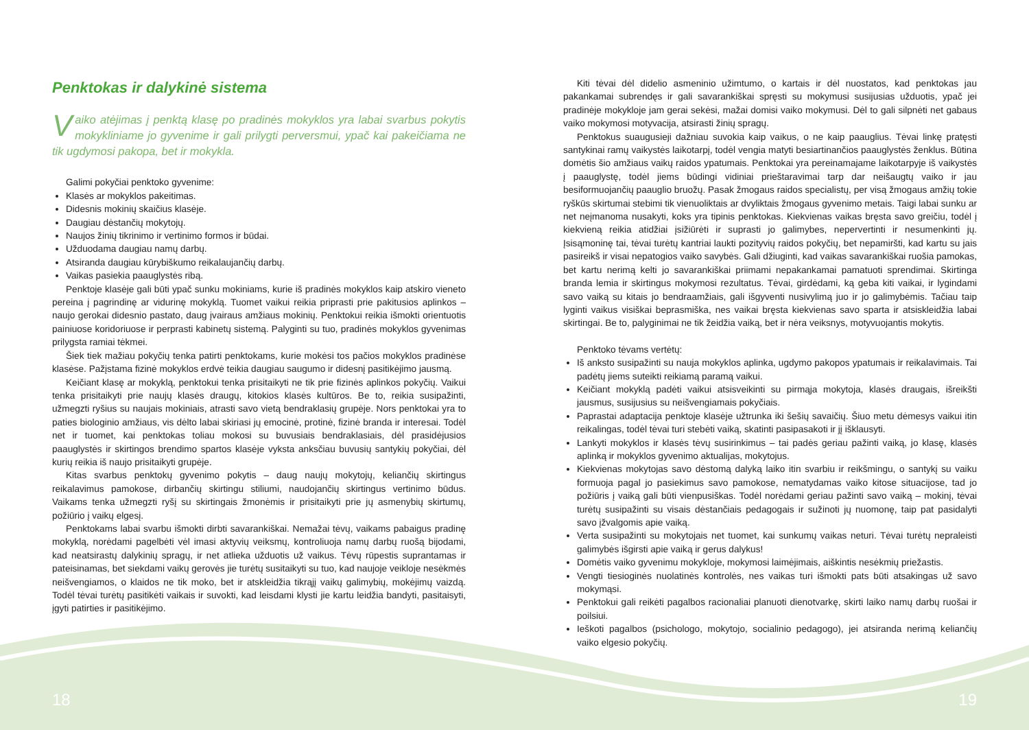Penktokas ir dalykinė sistema
Vaiko atėjimas į penktą klasę po pradinės mokyklos yra labai svarbus pokytis mokykliniame jo gyvenime ir gali prilygti perversmui, ypač kai pakeičiama ne tik ugdymosi pakopa, bet ir mokykla.
Galimi pokyčiai penktoko gyvenime:
Klasės ar mokyklos pakeitimas.
Didesnis mokinių skaičius klasėje.
Daugiau dėstančių mokytojų.
Naujos žinių tikrinimo ir vertinimo formos ir būdai.
Užduodama daugiau namų darbų.
Atsiranda daugiau kūrybiškumo reikalaujančių darbų.
Vaikas pasiekia paauglystės ribą.
Penktoje klasėje gali būti ypač sunku mokiniams, kurie iš pradinės mokyklos kaip atskiro vieneto pereina į pagrindinę ar vidurinę mokyklą. Tuomet vaikui reikia priprasti prie pakitusios aplinkos – naujo gerokai didesnio pastato, daug įvairaus amžiaus mokinių. Penktokui reikia išmokti orientuotis painiuose koridoriuose ir perprasti kabinetų sistemą. Palyginti su tuo, pradinės mokyklos gyvenimas prilygsta ramiai tėkmei.
Šiek tiek mažiau pokyčių tenka patirti penktokams, kurie mokėsi tos pačios mokyklos pradinėse klasėse. Pažįstama fizinė mokyklos erdvė teikia daugiau saugumo ir didesnį pasitikėjimo jausmą.
Keičiant klasę ar mokyklą, penktokui tenka prisitaikyti ne tik prie fizinės aplinkos pokyčių. Vaikui tenka prisitaikyti prie naujų klasės draugų, kitokios klasės kultūros. Be to, reikia susipažinti, užmegzti ryšius su naujais mokiniais, atrasti savo vietą bendraklasių grupėje. Nors penktokai yra to paties biologinio amžiaus, vis dėlto labai skiriasi jų emocinė, protinė, fizinė branda ir interesai. Todėl net ir tuomet, kai penktokas toliau mokosi su buvusiais bendraklasiais, dėl prasidėjusios paauglystės ir skirtingos brendimo spartos klasėje vyksta anksčiau buvusių santykių pokyčiai, dėl kurių reikia iš naujo prisitaikyti grupėje.
Kitas svarbus penktokų gyvenimo pokytis – daug naujų mokytojų, keliančių skirtingus reikalavimus pamokose, dirbančių skirtingu stiliumi, naudojančių skirtingus vertinimo būdus. Vaikams tenka užmegzti ryšį su skirtingais žmonėmis ir prisitaikyti prie jų asmenybių skirtumų, požiūrio į vaikų elgesį.
Penktokams labai svarbu išmokti dirbti savarankiškai. Nemažai tėvų, vaikams pabaigus pradinę mokyklą, norėdami pagelbėti vėl imasi aktyvių veiksmų, kontroliuoja namų darbų ruošą bijodami, kad neatsirastų dalykinių spragų, ir net atlieka užduotis už vaikus. Tėvų rūpestis suprantamas ir pateisinamas, bet siekdami vaikų gerovės jie turėtų susitaikyti su tuo, kad naujoje veikloje nesėkmės neišvengiamos, o klaidos ne tik moko, bet ir atskleidžia tikrąjį vaikų galimybių, mokėjimų vaizdą. Todėl tėvai turėtų pasitikėti vaikais ir suvokti, kad leisdami klysti jie kartu leidžia bandyti, pasitaisyti, įgyti patirties ir pasitikėjimo.
Kiti tėvai dėl didelio asmeninio užimtumo, o kartais ir dėl nuostatos, kad penktokas jau pakankamai subrendęs ir gali savarankiškai spręsti su mokymusi susijusias užduotis, ypač jei pradinėje mokykloje jam gerai sekėsi, mažai domisi vaiko mokymusi. Dėl to gali silpnėti net gabaus vaiko mokymosi motyvacija, atsirasti žinių spragų.
Penktokus suaugusieji dažniau suvokia kaip vaikus, o ne kaip paauglius. Tėvai linkę pratęsti santykinai ramų vaikystės laikotarpį, todėl vengia matyti besiartinančios paauglystės ženklus. Būtina domėtis šio amžiaus vaikų raidos ypatumais. Penktokai yra pereinamajame laikotarpyje iš vaikystės į paauglystę, todėl jiems būdingi vidiniai prieštaravimai tarp dar neišaugtų vaiko ir jau besiformuojančių paauglio bruožų. Pasak žmogaus raidos specialistų, per visą žmogaus amžių tokie ryškūs skirtumai stebimi tik vienuoliktais ar dvyliktais žmogaus gyvenimo metais. Taigi labai sunku ar net neįmanoma nusakyti, koks yra tipinis penktokas. Kiekvienas vaikas bręsta savo greičiu, todėl į kiekvieną reikia atidžiai įsižiūrėti ir suprasti jo galimybes, nepervertinti ir nesumenkinti jų. Įsisąmoninę tai, tėvai turėtų kantriai laukti pozityvių raidos pokyčių, bet nepamiršti, kad kartu su jais pasireikš ir visai nepatogios vaiko savybės. Gali džiuginti, kad vaikas savarankiškai ruošia pamokas, bet kartu nerimą kelti jo savarankiškai priimami nepakankamai pamatuoti sprendimai. Skirtinga branda lemia ir skirtingus mokymosi rezultatus. Tėvai, girdėdami, ką geba kiti vaikai, ir lygindami savo vaiką su kitais jo bendraamžiais, gali išgyventi nusivylimą juo ir jo galimybėmis. Tačiau taip lyginti vaikus visiškai beprasmiška, nes vaikai bręsta kiekvienas savo sparta ir atsiskleidžia labai skirtingai. Be to, palyginimai ne tik žeidžia vaiką, bet ir nėra veiksnys, motyvuojantis mokytis.
Penktoko tėvams vertėtų:
Iš anksto susipažinti su nauja mokyklos aplinka, ugdymo pakopos ypatumais ir reikalavimais. Tai padėtų jiems suteikti reikiamą paramą vaikui.
Keičiant mokyklą padėti vaikui atsisveikinti su pirmąja mokytoja, klasės draugais, išreikšti jausmus, susijusius su neišvengiamais pokyčiais.
Paprastai adaptacija penktoje klasėje užtrunka iki šešių savaičių. Šiuo metu dėmesys vaikui itin reikalingas, todėl tėvai turi stebėti vaiką, skatinti pasipasakoti ir jį išklausyti.
Lankyti mokyklos ir klasės tėvų susirinkimus – tai padės geriau pažinti vaiką, jo klasę, klasės aplinką ir mokyklos gyvenimo aktualijas, mokytojus.
Kiekvienas mokytojas savo dėstomą dalyką laiko itin svarbiu ir reikšmingu, o santykį su vaiku formuoja pagal jo pasiekimus savo pamokose, nematydamas vaiko kitose situacijose, tad jo požiūris į vaiką gali būti vienpusiškas. Todėl norėdami geriau pažinti savo vaiką – mokinį, tėvai turėtų susipažinti su visais dėstančiais pedagogais ir sužinoti jų nuomonę, taip pat pasidalyti savo įžvalgomis apie vaiką.
Verta susipažinti su mokytojais net tuomet, kai sunkumų vaikas neturi. Tėvai turėtų nepraleisti galimybės išgirsti apie vaiką ir gerus dalykus!
Domėtis vaiko gyvenimu mokykloje, mokymosi laimėjimais, aiškintis nesėkmių priežastis.
Vengti tiesioginės nuolatinės kontrolės, nes vaikas turi išmokti pats būti atsakingas už savo mokymąsi.
Penktokui gali reikėti pagalbos racionaliai planuoti dienotvarkę, skirti laiko namų darbų ruošai ir poilsiui.
Ieškoti pagalbos (psichologo, mokytojo, socialinio pedagogo), jei atsiranda nerimą keliančių vaiko elgesio pokyčių.
18 19